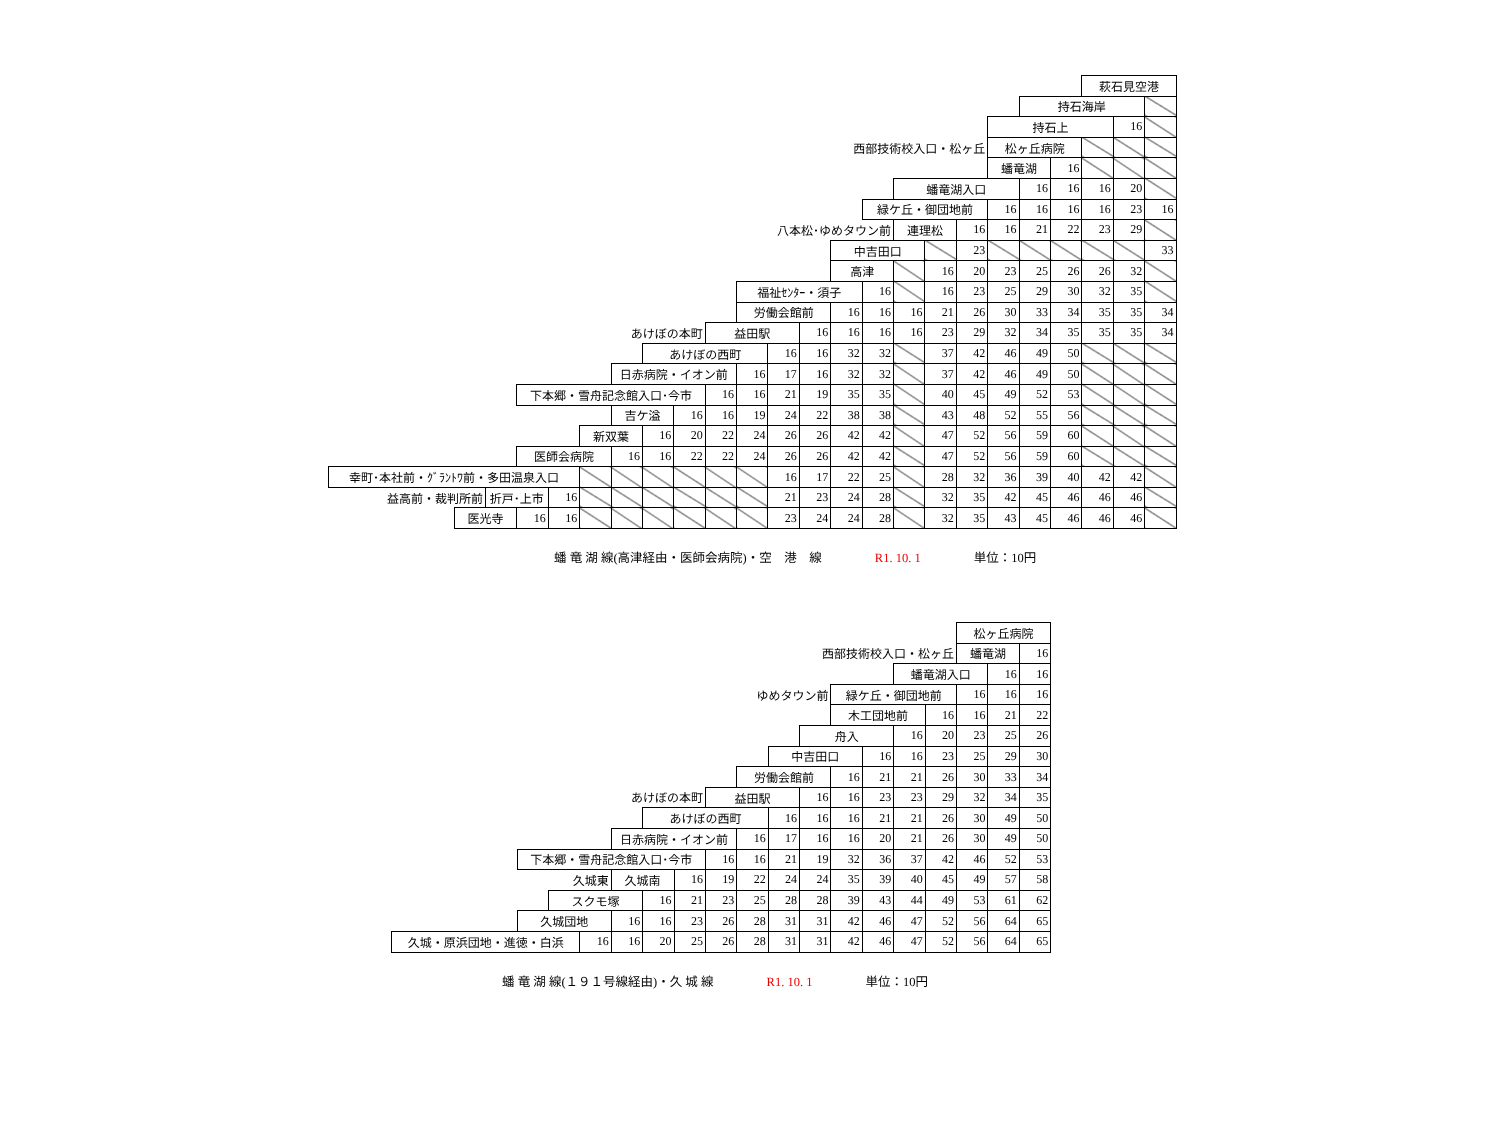| | | | | | | | | | | | | | | | | | | | | | 萩石見空港 | | |
| | | | | | | | | | | | | | | | | | | | 持石海岸 | | | | |
| | | | | | | | | | | | | | | | | | | 持石上 | | | | 16 | |
| 西部技術校入口・松ヶ丘 | | | | | | | | | | | | | | | | | | 松ヶ丘病院 | | | | | |
| | | | | | | | | | | | | | | | | | | 蟠竜湖 | | 16 | | | |
| | | | | | | | | | | | | | | | 蟠竜湖入口 | | | | 16 | 16 | 16 | 20 | |
| | | | | | | | | | | | | | | 緑ケ丘・御団地前 | | | | 16 | 16 | 16 | 16 | 23 | 16 |
| 八本松･ゆめタウン前 | | | | | | | | | | | | | | | 連理松 | | 16 | 16 | 21 | 22 | 23 | 29 | |
| | | | | | | | | | | | | | 中吉田口 | | | | 23 | | | | | | 33 |
| | | | | | | | | | | | | | 高津 | | | 16 | 20 | 23 | 25 | 26 | 26 | 32 | |
| | | | | | | | | | | 福祉ｾﾝﾀｰ・須子 | | | | 16 | | 16 | 23 | 25 | 29 | 30 | 32 | 35 | |
| | | | | | | | | | | 労働会館前 | | | 16 | 16 | 16 | 21 | 26 | 30 | 33 | 34 | 35 | 35 | 34 |
| あけぼの本町 | | | | | | | | | 益田駅 | | | 16 | 16 | 16 | 16 | 23 | 29 | 32 | 34 | 35 | 35 | 35 | 34 |
| | | | | | | | あけぼの西町 | | | | 16 | 16 | 32 | 32 | | 37 | 42 | 46 | 49 | 50 | | | |
| | | | | | | 日赤病院・イオン前 | | | | 16 | 17 | 16 | 32 | 32 | | 37 | 42 | 46 | 49 | 50 | | | |
| | | | 下本郷・雪舟記念館入口･今市 | | | | | | 16 | 16 | 21 | 19 | 35 | 35 | | 40 | 45 | 49 | 52 | 53 | | | |
| | | | | | | 吉ケ溢 | | 16 | 16 | 19 | 24 | 22 | 38 | 38 | | 43 | 48 | 52 | 55 | 56 | | | |
| | | | | | 新双葉 | | 16 | 20 | 22 | 24 | 26 | 26 | 42 | 42 | | 47 | 52 | 56 | 59 | 60 | | | |
| | | | 医師会病院 | | | 16 | 16 | 22 | 22 | 24 | 26 | 26 | 42 | 42 | | 47 | 52 | 56 | 59 | 60 | | | |
| 幸町･本社前・ｸﾞﾗﾝﾄﾜ前・多田温泉入口 | | | | | | | | | | | 16 | 17 | 22 | 25 | | 28 | 32 | 36 | 39 | 40 | 42 | 42 | |
| 益高前・裁判所前 | | 折戸･上市 | | 16 | | | | | | | 21 | 23 | 24 | 28 | | 32 | 35 | 42 | 45 | 46 | 46 | 46 | |
| | 医光寺 | | 16 | 16 | | | | | | | 23 | 24 | 24 | 28 | | 32 | 35 | 43 | 45 | 46 | 46 | 46 | |
蟠 竜 湖 線(高津経由・医師会病院)・空　港　線 R1. 10. 1 単位：10円
| | | | | | | | | | | | | | | | 松ヶ丘病院 | | |
| 西部技術校入口・松ヶ丘 | | | | | | | | | | | | | | | 蟠竜湖 | | 16 |
| | | | | | | | | | | | | | 蟠竜湖入口 | | | 16 | 16 |
| ゆめタウン前 | | | | | | | | | | | 緑ケ丘・御団地前 | | | | 16 | 16 | 16 |
| | | | | | | | | | | | 木工団地前 | | | 16 | 16 | 21 | 22 |
| | | | | | | | | | | 舟入 | | | 16 | 20 | 23 | 25 | 26 |
| | | | | | | | | | 中吉田口 | | | 16 | 16 | 23 | 25 | 29 | 30 |
| | | | | | | | | 労働会館前 | | | 16 | 21 | 21 | 26 | 30 | 33 | 34 |
| あけぼの本町 | | | | | | | 益田駅 | | | 16 | 16 | 23 | 23 | 29 | 32 | 34 | 35 |
| | | | | | あけぼの西町 | | | | 16 | 16 | 16 | 21 | 21 | 26 | 30 | 49 | 50 |
| | | | | 日赤病院・イオン前 | | | | 16 | 17 | 16 | 16 | 20 | 21 | 26 | 30 | 49 | 50 |
| | 下本郷・雪舟記念館入口･今市 | | | | | | 16 | 16 | 21 | 19 | 32 | 36 | 37 | 42 | 46 | 52 | 53 |
| 久城東 | | | | 久城南 | | 16 | 19 | 22 | 24 | 24 | 35 | 39 | 40 | 45 | 49 | 57 | 58 |
| | | スクモ塚 | | | 16 | 21 | 23 | 25 | 28 | 28 | 39 | 43 | 44 | 49 | 53 | 61 | 62 |
| | 久城団地 | | | 16 | 16 | 23 | 26 | 28 | 31 | 31 | 42 | 46 | 47 | 52 | 56 | 64 | 65 |
| 久城・原浜団地・進徳・白浜 | | | 16 | 16 | 20 | 25 | 26 | 28 | 31 | 31 | 42 | 46 | 47 | 52 | 56 | 64 | 65 |
蟠 竜 湖 線(１９１号線経由)・久 城 線 R1. 10. 1 単位：10円